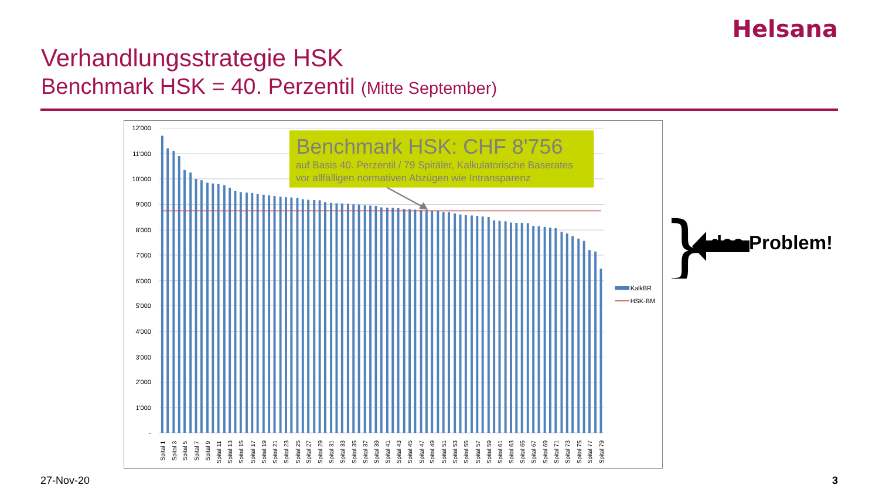Helsana
Verhandlungsstrategie HSK
Benchmark HSK = 40. Perzentil (Mitte September)
12'000
11'000
10'000
9'000
8'000
7'000
6'000
5'000
4'000
3'000
2'000
1'000
-
Spital 1
Spital 3
Spital 5
Spital 7
Spital 9
Spital 11
Spital 13
Spital 15
Spital 17
Spital 19
Spital 21
Spital 23
Spital 25
Spital 27
Spital 29
Spital 31
Spital 33
Spital 35
Spital 37
Spital 39
Spital 41
Spital 43
Spital 45
Spital 47
Spital 49
Spital 51
Spital 53
Spital 55
Spital 57
Spital 59
Spital 61
Spital 63
Spital 65
Spital 67
Spital 69
Spital 71
Spital 73
Spital 75
Spital 77
Spital 79
KalkBR
HSK-BM
Benchmark HSK: CHF 8'756
auf Basis 40. Perzentil / 79 Spitäler, Kalkulatorische Baserates
vor allfälligen normativen Abzügen wie Intransparenz
}
das Problem!
27-Nov-20 3